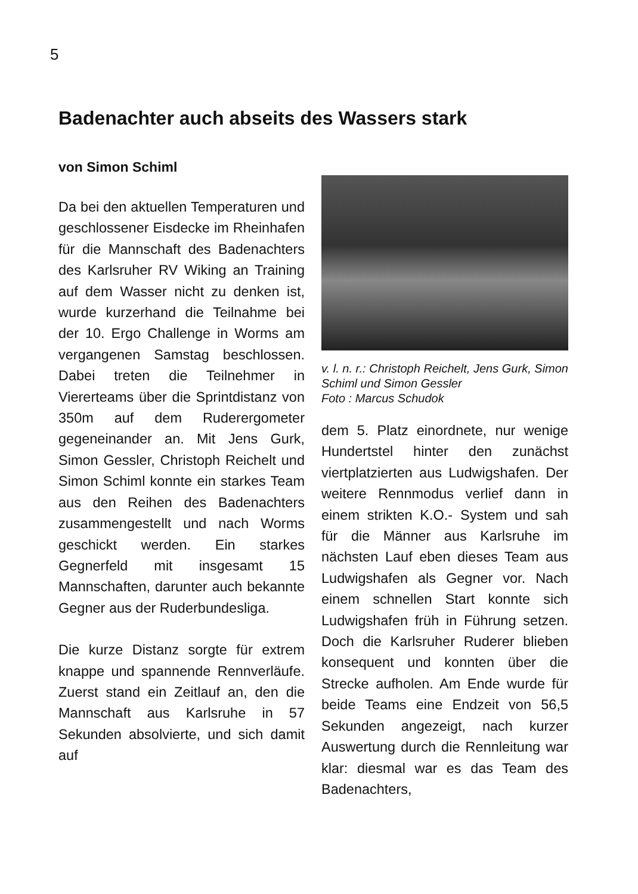5
Badenachter auch abseits des Wassers stark
von Simon Schiml
Da bei den aktuellen Temperaturen und geschlossener Eisdecke im Rheinhafen für die Mannschaft des Badenachters des Karlsruher RV Wiking an Training auf dem Wasser nicht zu denken ist, wurde kurzerhand die Teilnahme bei der 10. Ergo Challenge in Worms am ver­gangenen Samstag beschlossen. Dabei treten die Teilnehmer in Viererteams über die Sprint­distanz von 350m auf dem Ruderergometer gegeneinander an. Mit Jens Gurk, Simon Gessler, Christoph Reichelt und Simon Schiml konnte ein starkes Team aus den Reihen des Badenachters zusammengestellt und nach Worms geschickt werden. Ein starkes Gegnerfeld mit insgesamt 15 Mannschaften, darunter auch bekannte Gegner aus der Ruderbundesliga.
Die kurze Distanz sorgte für extrem knappe und spannende Rennverläufe. Zuerst stand ein Zeitlauf an, den die Mannschaft aus Karlsruhe in 57 Sekunden absolvierte, und sich damit auf
v. l. n. r.: Christoph Reichelt, Jens Gurk, Simon Schiml und Simon Gessler
Foto : Marcus Schudok
dem 5. Platz einordnete, nur wenige Hundertstel hinter den zunächst viertplatzierten aus Ludwigshafen. Der weitere Rennmodus verlief dann in einem strikten K.O.- System und sah für die Männer aus Karlsruhe im nächsten Lauf eben dieses Team aus Ludwigshafen als Gegner vor. Nach einem schnellen Start konnte sich Ludwigshafen früh in Führung setzen. Doch die Karlsruher Ruderer blieben konsequent und konnten über die Strecke aufholen. Am Ende wurde für beide Teams eine Endzeit von 56,5 Sekunden angezeigt, nach kurzer Auswertung durch die Rennleitung war klar: diesmal war es das Team des Badenachters,